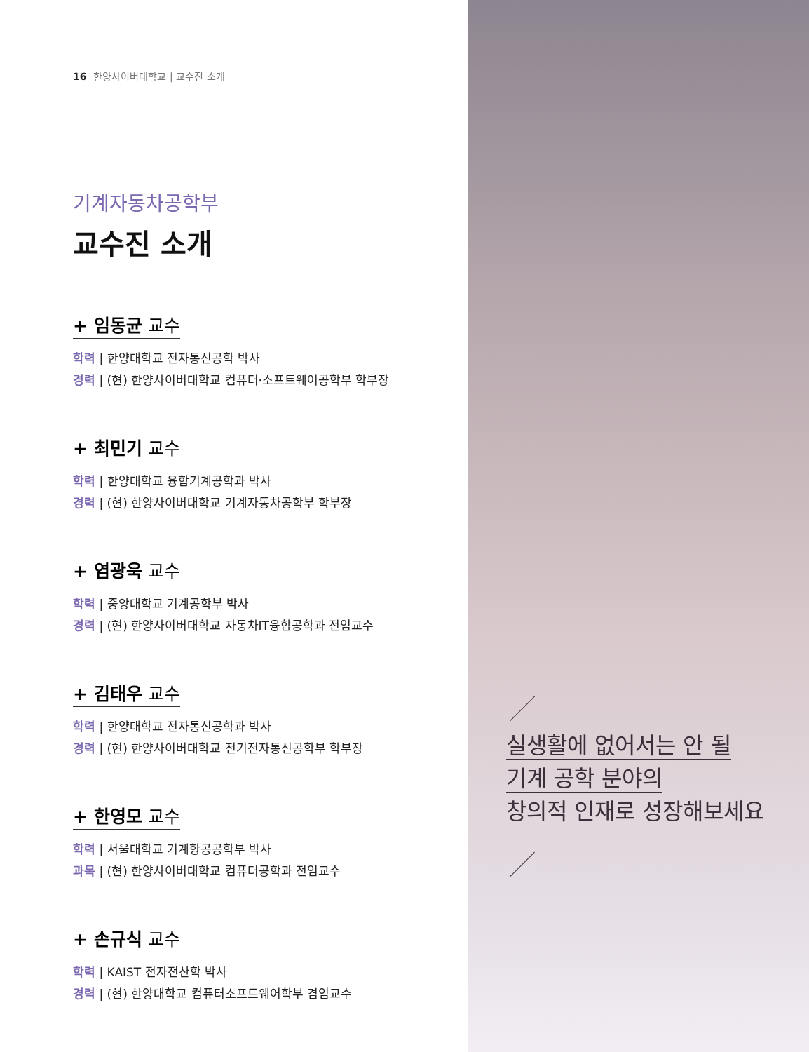16 한양사이버대학교 | 교수진 소개
기계자동차공학부
교수진 소개
+ 임동균 교수
학력 | 한양대학교 전자통신공학 박사
경력 | (현) 한양사이버대학교 컴퓨터·소프트웨어공학부 학부장
+ 최민기 교수
학력 | 한양대학교 융합기계공학과 박사
경력 | (현) 한양사이버대학교 기계자동차공학부 학부장
+ 염광욱 교수
학력 | 중앙대학교 기계공학부 박사
경력 | (현) 한양사이버대학교 자동차IT융합공학과 전임교수
+ 김태우 교수
학력 | 한양대학교 전자통신공학과 박사
경력 | (현) 한양사이버대학교 전기전자통신공학부 학부장
+ 한영모 교수
학력 | 서울대학교 기계항공공학부 박사
과목 | (현) 한양사이버대학교 컴퓨터공학과 전임교수
+ 손규식 교수
학력 | KAIST 전자전산학 박사
경력 | (현) 한양대학교 컴퓨터소프트웨어학부 겸임교수
실생활에 없어서는 안 될
기계 공학 분야의
창의적 인재로 성장해보세요